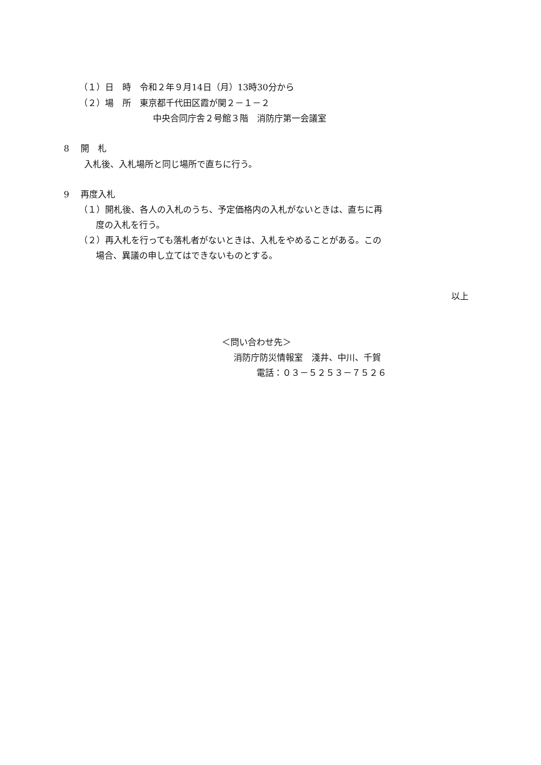（１）日　時　令和２年９月14日（月）13時30分から
（２）場　所　東京都千代田区霞が関２－１－２
中央合同庁舎２号館３階　消防庁第一会議室
8　 開　札
入札後、入札場所と同じ場所で直ちに行う。
9　 再度入札
（１）開札後、各人の入札のうち、予定価格内の入札がないときは、直ちに再
度の入札を行う。
（２）再入札を行っても落札者がないときは、入札をやめることがある。この
場合、異議の申し立てはできないものとする。
以上
＜問い合わせ先＞
消防庁防災情報室　淺井、中川、千賀
電話：０３－５２５３－７５２６